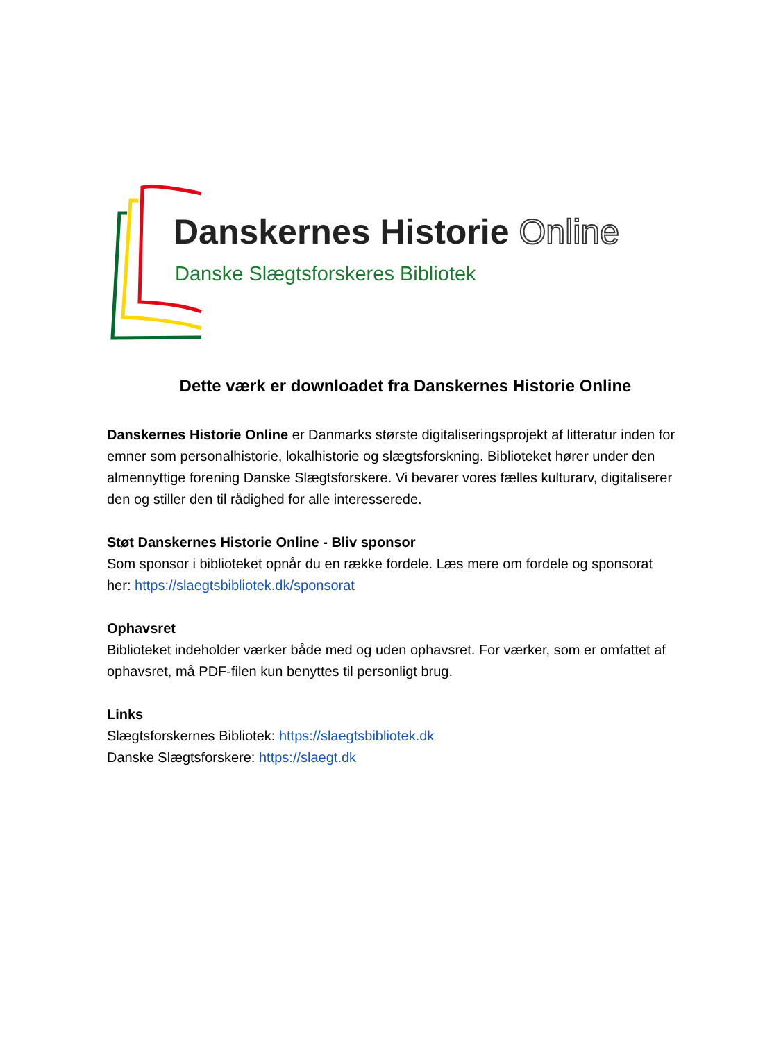Danskernes Historie Online
Danske Slægtsforskeres Bibliotek
Dette værk er downloadet fra Danskernes Historie Online
Danskernes Historie Online er Danmarks største digitaliseringsprojekt af litteratur inden for emner som personalhistorie, lokalhistorie og slægtsforskning. Biblioteket hører under den almennyttige forening Danske Slægtsforskere. Vi bevarer vores fælles kulturarv, digitaliserer den og stiller den til rådighed for alle interesserede.
Støt Danskernes Historie Online - Bliv sponsor
Som sponsor i biblioteket opnår du en række fordele. Læs mere om fordele og sponsorat her: https://slaegtsbibliotek.dk/sponsorat
Ophavsret
Biblioteket indeholder værker både med og uden ophavsret. For værker, som er omfattet af ophavsret, må PDF-filen kun benyttes til personligt brug.
Links
Slægtsforskernes Bibliotek: https://slaegtsbibliotek.dk
Danske Slægtsforskere: https://slaegt.dk